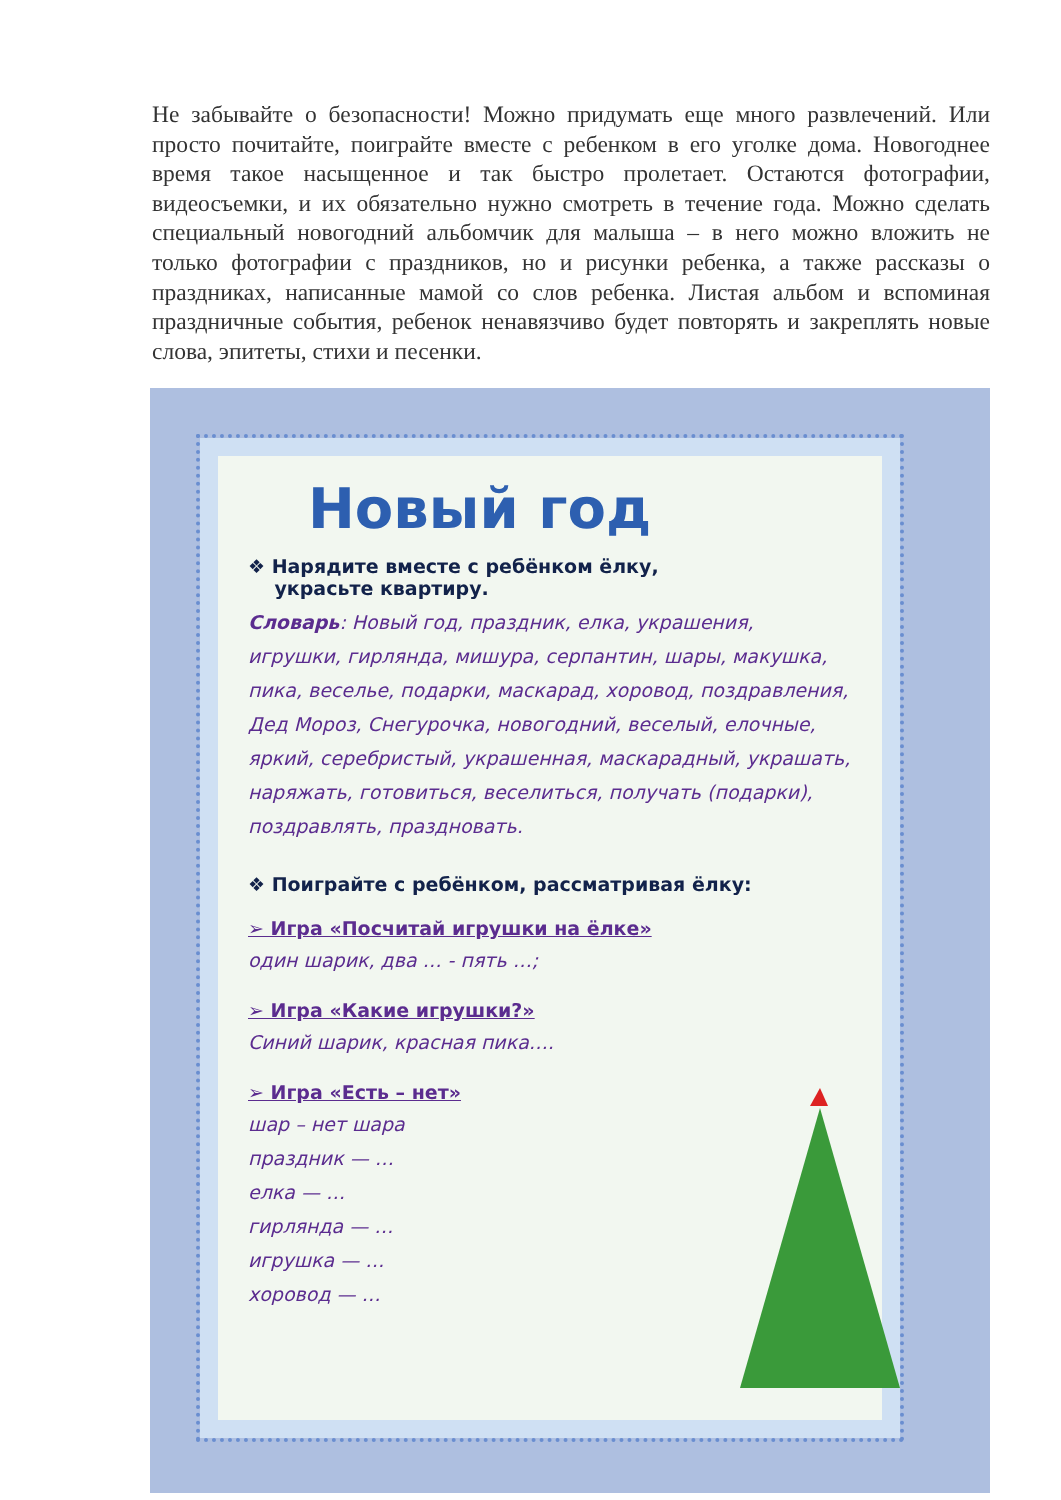Не забывайте о безопасности! Можно придумать еще много развлечений. Или просто почитайте, поиграйте вместе с ребенком в его уголке дома. Новогоднее время такое насыщенное и так быстро пролетает. Остаются фотографии, видеосъемки, и их обязательно нужно смотреть в течение года. Можно сделать специальный новогодний альбомчик для малыша – в него можно вложить не только фотографии с праздников, но и рисунки ребенка, а также рассказы о праздниках, написанные мамой со слов ребенка. Листая альбом и вспоминая праздничные события, ребенок ненавязчиво будет повторять и закреплять новые слова, эпитеты, стихи и песенки.
Новый год
❖ Нарядите вместе с ребёнком ёлку,
украсьте квартиру.
Словарь: Новый год, праздник, елка, украшения, игрушки, гирлянда, мишура, серпантин, шары, макушка, пика, веселье, подарки, маскарад, хоровод, поздравления, Дед Мороз, Снегурочка, новогодний, веселый, елочные, яркий, серебристый, украшенная, маскарадный, украшать, наряжать, готовиться, веселиться, получать (подарки), поздравлять, праздновать.
❖ Поиграйте с ребёнком, рассматривая ёлку:
➢ Игра «Посчитай игрушки на ёлке»
один шарик, два … - пять …;
➢ Игра «Какие игрушки?»
Синий шарик, красная пика….
➢ Игра «Есть – нет»
шар – нет шара
праздник — …
елка — …
гирлянда — …
игрушка — …
хоровод — …